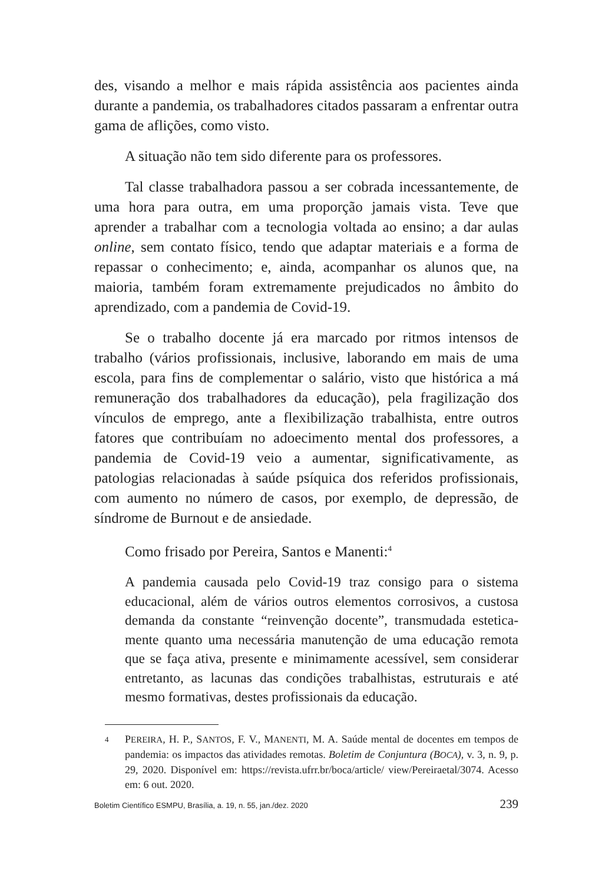des, visando a melhor e mais rápida assistência aos pacientes ainda durante a pandemia, os trabalhadores citados passaram a enfrentar outra gama de aflições, como visto.
A situação não tem sido diferente para os professores.
Tal classe trabalhadora passou a ser cobrada incessantemente, de uma hora para outra, em uma proporção jamais vista. Teve que aprender a trabalhar com a tecnologia voltada ao ensino; a dar aulas online, sem contato físico, tendo que adaptar materiais e a forma de repassar o conhecimento; e, ainda, acompanhar os alunos que, na maioria, também foram extremamente prejudicados no âmbito do aprendizado, com a pandemia de Covid-19.
Se o trabalho docente já era marcado por ritmos intensos de trabalho (vários profissionais, inclusive, laborando em mais de uma escola, para fins de complementar o salário, visto que histórica a má remuneração dos trabalhadores da educação), pela fragilização dos vínculos de emprego, ante a flexibilização trabalhista, entre outros fatores que contribuíam no adoecimento mental dos professores, a pandemia de Covid-19 veio a aumentar, significativamente, as patologias relacionadas à saúde psíquica dos referidos profissionais, com aumento no número de casos, por exemplo, de depressão, de síndrome de Burnout e de ansiedade.
Como frisado por Pereira, Santos e Manenti:<sup>4</sup>
A pandemia causada pelo Covid-19 traz consigo para o sistema educacional, além de vários outros elementos corrosivos, a custosa demanda da constante “reinvenção docente”, transmudada estetica-mente quanto uma necessária manutenção de uma educação remota que se faça ativa, presente e minimamente acessível, sem considerar entretanto, as lacunas das condições trabalhistas, estruturais e até mesmo formativas, destes profissionais da educação.
4 PEREIRA, H. P., SANTOS, F. V., MANENTI, M. A. Saúde mental de docentes em tempos de pandemia: os impactos das atividades remotas. Boletim de Conjuntura (BOCA), v. 3, n. 9, p. 29, 2020. Disponível em: https://revista.ufrr.br/boca/article/ view/Pereiraetal/3074. Acesso em: 6 out. 2020.
Boletim Científico ESMPU, Brasília, a. 19, n. 55, jan./dez. 2020 239